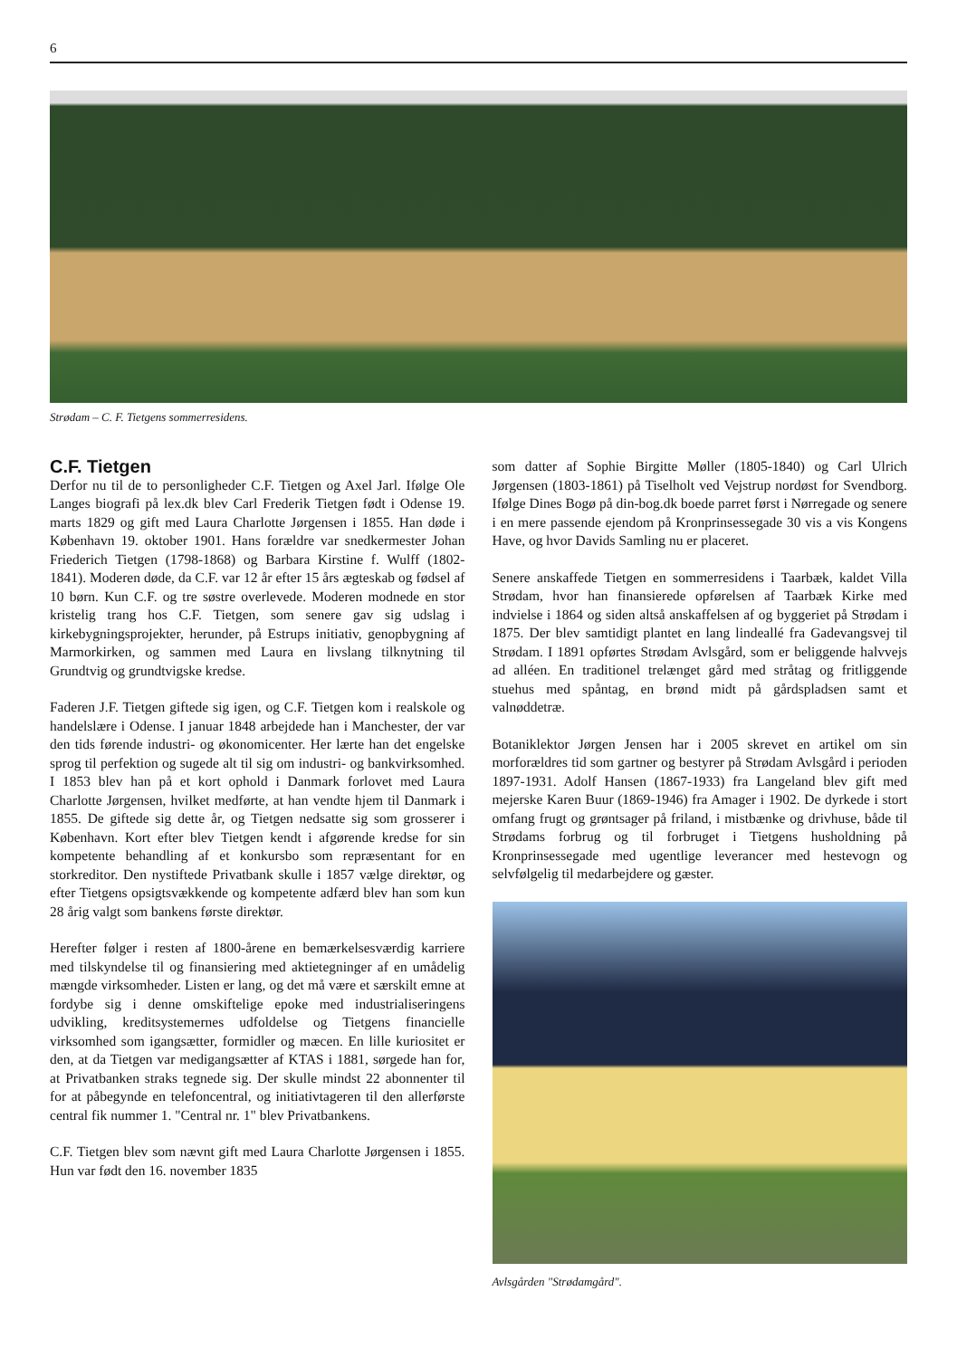6
Strødam – C. F. Tietgens sommerresidens.
C.F. Tietgen
Derfor nu til de to personligheder C.F. Tietgen og Axel Jarl. Ifølge Ole Langes biografi på lex.dk blev Carl Frederik Tietgen født i Odense 19. marts 1829 og gift med Laura Charlotte Jørgensen i 1855. Han døde i København 19. oktober 1901. Hans forældre var snedkermester Johan Friederich Tietgen (1798-1868) og Barbara Kirstine f. Wulff (1802-1841). Moderen døde, da C.F. var 12 år efter 15 års ægteskab og fødsel af 10 børn. Kun C.F. og tre søstre overlevede. Moderen modnede en stor kristelig trang hos C.F. Tietgen, som senere gav sig udslag i kirkebygningsprojekter, herunder, på Estrups initiativ, genopbygning af Marmorkirken, og sammen med Laura en livslang tilknytning til Grundtvig og grundtvigske kredse.
Faderen J.F. Tietgen giftede sig igen, og C.F. Tietgen kom i realskole og handelslære i Odense. I januar 1848 arbejdede han i Manchester, der var den tids førende industri- og økonomicenter. Her lærte han det engelske sprog til perfektion og sugede alt til sig om industri- og bankvirksomhed. I 1853 blev han på et kort ophold i Danmark forlovet med Laura Charlotte Jørgensen, hvilket medførte, at han vendte hjem til Danmark i 1855. De giftede sig dette år, og Tietgen nedsatte sig som grosserer i København. Kort efter blev Tietgen kendt i afgørende kredse for sin kompetente behandling af et konkursbo som repræsentant for en storkreditor. Den nystiftede Privatbank skulle i 1857 vælge direktør, og efter Tietgens opsigtsvækkende og kompetente adfærd blev han som kun 28 årig valgt som bankens første direktør.
Herefter følger i resten af 1800-årene en bemærkelsesværdig karriere med tilskyndelse til og finansiering med aktietegninger af en umådelig mængde virksomheder. Listen er lang, og det må være et særskilt emne at fordybe sig i denne omskiftelige epoke med industrialiseringens udvikling, kreditsystemernes udfoldelse og Tietgens financielle virksomhed som igangsætter, formidler og mæcen. En lille kuriositet er den, at da Tietgen var medigangsætter af KTAS i 1881, sørgede han for, at Privatbanken straks tegnede sig. Der skulle mindst 22 abonnenter til for at påbegynde en telefoncentral, og initiativtageren til den allerførste central fik nummer 1. "Central nr. 1" blev Privatbankens.
C.F. Tietgen blev som nævnt gift med Laura Charlotte Jørgensen i 1855. Hun var født den 16. november 1835
som datter af Sophie Birgitte Møller (1805-1840) og Carl Ulrich Jørgensen (1803-1861) på Tiselholt ved Vejstrup nordøst for Svendborg. Ifølge Dines Bogø på din-bog.dk boede parret først i Nørregade og senere i en mere passende ejendom på Kronprinsessegade 30 vis a vis Kongens Have, og hvor Davids Samling nu er placeret.
Senere anskaffede Tietgen en sommerresidens i Taarbæk, kaldet Villa Strødam, hvor han finansierede opførelsen af Taarbæk Kirke med indvielse i 1864 og siden altså anskaffelsen af og byggeriet på Strødam i 1875. Der blev samtidigt plantet en lang lindeallé fra Gadevangsvej til Strødam. I 1891 opførtes Strødam Avlsgård, som er beliggende halvvejs ad alléen. En traditionel trelænget gård med stråtag og fritliggende stuehus med spåntag, en brønd midt på gårdspladsen samt et valnøddetræ.
Botaniklektor Jørgen Jensen har i 2005 skrevet en artikel om sin morforældres tid som gartner og bestyrer på Strødam Avlsgård i perioden 1897-1931. Adolf Hansen (1867-1933) fra Langeland blev gift med mejerske Karen Buur (1869-1946) fra Amager i 1902. De dyrkede i stort omfang frugt og grøntsager på friland, i mistbænke og drivhuse, både til Strødams forbrug og til forbruget i Tietgens husholdning på Kronprinsessegade med ugentlige leverancer med hestevogn og selvfølgelig til medarbejdere og gæster.
Avlsgården "Strødamgård".